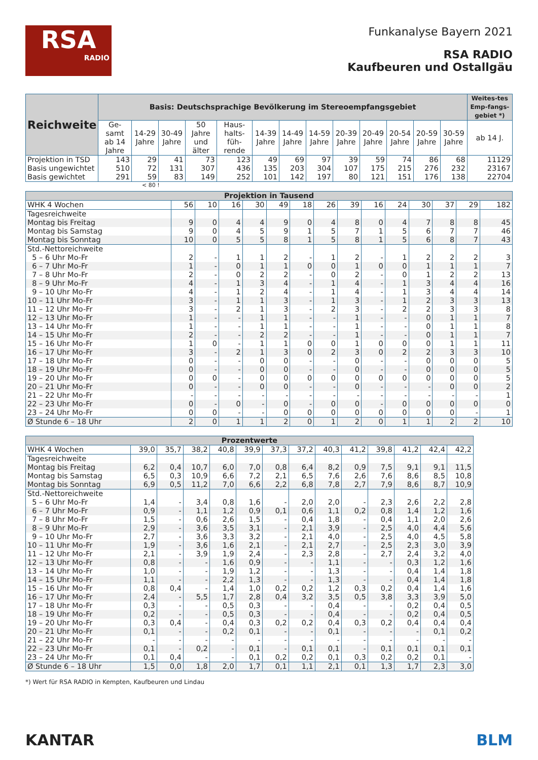RSA
RADIO
Funkanalyse Bayern 2021
RSA RADIO
Kaufbeuren und Ostallgäu
| Reichweite | Basis: Deutschsprachige Bevölkerung im Stereoempfangsgebiet | | | | | | | | | | | | | Weites-tes Emp-fangs-gebiet *) |
| --- | --- | --- | --- | --- | --- | --- | --- | --- | --- | --- | --- | --- | --- | --- |
| | Ge-samt ab 14 Jahre | 14-29 Jahre | 30-49 Jahre | 50 Jahre und älter | Haus-halts-füh-rende | 14-39 Jahre | 14-49 Jahre | 14-59 Jahre | 20-39 Jahre | 20-49 Jahre | 20-54 Jahre | 20-59 Jahre | 30-59 Jahre | ab 14 J. |
| Projektion in TSD | 143 | 29 | 41 | 73 | 123 | 49 | 69 | 97 | 39 | 59 | 74 | 86 | 68 | 11129 |
| Basis ungewichtet | 510 | 72 | 131 | 307 | 436 | 135 | 203 | 304 | 107 | 175 | 215 | 276 | 232 | 23167 |
| Basis gewichtet | 291 | 59 | 83 | 149 | 252 | 101 | 142 | 197 | 80 | 121 | 151 | 176 | 138 | 22704 |
< 80 !
| Projektion in Tausend | | | | | | | | | | | | | | |
| WHK 4 Wochen | 56 | 10 | 16 | 30 | 49 | 18 | 26 | 39 | 16 | 24 | 30 | 37 | 29 | 182 |
| Tagesreichweite | | | | | | | | | | | | | | |
| Montag bis Freitag | 9 | 0 | 4 | 4 | 9 | 0 | 4 | 8 | 0 | 4 | 7 | 8 | 8 | 45 |
| Montag bis Samstag | 9 | 0 | 4 | 5 | 9 | 1 | 5 | 7 | 1 | 5 | 6 | 7 | 7 | 46 |
| Montag bis Sonntag | 10 | 0 | 5 | 5 | 8 | 1 | 5 | 8 | 1 | 5 | 6 | 8 | 7 | 43 |
| Std.-Nettoreichweite | | | | | | | | | | | | | | |
| 5 – 6 Uhr Mo-Fr | 2 | - | 1 | 1 | 2 | - | 1 | 2 | - | 1 | 2 | 2 | 2 | 3 |
| 6 – 7 Uhr Mo-Fr | 1 | - | 0 | 1 | 1 | 0 | 0 | 1 | 0 | 0 | 1 | 1 | 1 | 7 |
| 7 – 8 Uhr Mo-Fr | 2 | - | 0 | 2 | 2 | - | 0 | 2 | - | 0 | 1 | 2 | 2 | 13 |
| 8 – 9 Uhr Mo-Fr | 4 | - | 1 | 3 | 4 | - | 1 | 4 | - | 1 | 3 | 4 | 4 | 16 |
| 9 – 10 Uhr Mo-Fr | 4 | - | 1 | 2 | 4 | - | 1 | 4 | - | 1 | 3 | 4 | 4 | 14 |
| 10 – 11 Uhr Mo-Fr | 3 | - | 1 | 1 | 3 | - | 1 | 3 | - | 1 | 2 | 3 | 3 | 13 |
| 11 – 12 Uhr Mo-Fr | 3 | - | 2 | 1 | 3 | - | 2 | 3 | - | 2 | 2 | 3 | 3 | 8 |
| 12 – 13 Uhr Mo-Fr | 1 | - | - | 1 | 1 | - | - | 1 | - | - | 0 | 1 | 1 | 7 |
| 13 – 14 Uhr Mo-Fr | 1 | - | - | 1 | 1 | - | - | 1 | - | - | 0 | 1 | 1 | 8 |
| 14 – 15 Uhr Mo-Fr | 2 | - | - | 2 | 2 | - | - | 1 | - | - | 0 | 1 | 1 | 7 |
| 15 – 16 Uhr Mo-Fr | 1 | 0 | - | 1 | 1 | 0 | 0 | 1 | 0 | 0 | 0 | 1 | 1 | 11 |
| 16 – 17 Uhr Mo-Fr | 3 | - | 2 | 1 | 3 | 0 | 2 | 3 | 0 | 2 | 2 | 3 | 3 | 10 |
| 17 – 18 Uhr Mo-Fr | 0 | - | - | 0 | 0 | - | - | 0 | - | - | 0 | 0 | 0 | 5 |
| 18 – 19 Uhr Mo-Fr | 0 | - | - | 0 | 0 | - | - | 0 | - | - | 0 | 0 | 0 | 5 |
| 19 – 20 Uhr Mo-Fr | 0 | 0 | - | 0 | 0 | 0 | 0 | 0 | 0 | 0 | 0 | 0 | 0 | 5 |
| 20 – 21 Uhr Mo-Fr | 0 | - | - | 0 | 0 | - | - | 0 | - | - | - | 0 | 0 | 2 |
| 21 – 22 Uhr Mo-Fr | - | - | - | - | - | - | - | - | - | - | - | - | - | 1 |
| 22 – 23 Uhr Mo-Fr | 0 | - | 0 | - | 0 | - | 0 | 0 | - | 0 | 0 | 0 | 0 | 0 |
| 23 – 24 Uhr Mo-Fr | 0 | 0 | - | - | 0 | 0 | 0 | 0 | 0 | 0 | 0 | 0 | - | 1 |
| Ø Stunde 6 – 18 Uhr | 2 | 0 | 1 | 1 | 2 | 0 | 1 | 2 | 0 | 1 | 1 | 2 | 2 | 10 |
| Prozentwerte | | | | | | | | | | | | | |
| WHK 4 Wochen | 39,0 | 35,7 | 38,2 | 40,8 | 39,9 | 37,3 | 37,2 | 40,3 | 41,2 | 39,8 | 41,2 | 42,4 | 42,2 |
| Tagesreichweite | | | | | | | | | | | | | |
| Montag bis Freitag | 6,2 | 0,4 | 10,7 | 6,0 | 7,0 | 0,8 | 6,4 | 8,2 | 0,9 | 7,5 | 9,1 | 9,1 | 11,5 |
| Montag bis Samstag | 6,5 | 0,3 | 10,9 | 6,6 | 7,2 | 2,1 | 6,5 | 7,6 | 2,6 | 7,6 | 8,6 | 8,5 | 10,8 |
| Montag bis Sonntag | 6,9 | 0,5 | 11,2 | 7,0 | 6,6 | 2,2 | 6,8 | 7,8 | 2,7 | 7,9 | 8,6 | 8,7 | 10,9 |
| Std.-Nettoreichweite | | | | | | | | | | | | | |
| 5 – 6 Uhr Mo-Fr | 1,4 | - | 3,4 | 0,8 | 1,6 | - | 2,0 | 2,0 | - | 2,3 | 2,6 | 2,2 | 2,8 |
| 6 – 7 Uhr Mo-Fr | 0,9 | - | 1,1 | 1,2 | 0,9 | 0,1 | 0,6 | 1,1 | 0,2 | 0,8 | 1,4 | 1,2 | 1,6 |
| 7 – 8 Uhr Mo-Fr | 1,5 | - | 0,6 | 2,6 | 1,5 | - | 0,4 | 1,8 | - | 0,4 | 1,1 | 2,0 | 2,6 |
| 8 – 9 Uhr Mo-Fr | 2,9 | - | 3,6 | 3,5 | 3,1 | - | 2,1 | 3,9 | - | 2,5 | 4,0 | 4,4 | 5,6 |
| 9 – 10 Uhr Mo-Fr | 2,7 | - | 3,6 | 3,3 | 3,2 | - | 2,1 | 4,0 | - | 2,5 | 4,0 | 4,5 | 5,8 |
| 10 – 11 Uhr Mo-Fr | 1,9 | - | 3,6 | 1,6 | 2,1 | - | 2,1 | 2,7 | - | 2,5 | 2,3 | 3,0 | 3,9 |
| 11 – 12 Uhr Mo-Fr | 2,1 | - | 3,9 | 1,9 | 2,4 | - | 2,3 | 2,8 | - | 2,7 | 2,4 | 3,2 | 4,0 |
| 12 – 13 Uhr Mo-Fr | 0,8 | - | - | 1,6 | 0,9 | - | - | 1,1 | - | - | 0,3 | 1,2 | 1,6 |
| 13 – 14 Uhr Mo-Fr | 1,0 | - | - | 1,9 | 1,2 | - | - | 1,3 | - | - | 0,4 | 1,4 | 1,8 |
| 14 – 15 Uhr Mo-Fr | 1,1 | - | - | 2,2 | 1,3 | - | - | 1,3 | - | - | 0,4 | 1,4 | 1,8 |
| 15 – 16 Uhr Mo-Fr | 0,8 | 0,4 | - | 1,4 | 1,0 | 0,2 | 0,2 | 1,2 | 0,3 | 0,2 | 0,4 | 1,4 | 1,6 |
| 16 – 17 Uhr Mo-Fr | 2,4 | - | 5,5 | 1,7 | 2,8 | 0,4 | 3,2 | 3,5 | 0,5 | 3,8 | 3,3 | 3,9 | 5,0 |
| 17 – 18 Uhr Mo-Fr | 0,3 | - | - | 0,5 | 0,3 | - | - | 0,4 | - | - | 0,2 | 0,4 | 0,5 |
| 18 – 19 Uhr Mo-Fr | 0,2 | - | - | 0,5 | 0,3 | - | - | 0,4 | - | - | 0,2 | 0,4 | 0,5 |
| 19 – 20 Uhr Mo-Fr | 0,3 | 0,4 | - | 0,4 | 0,3 | 0,2 | 0,2 | 0,4 | 0,3 | 0,2 | 0,4 | 0,4 | 0,4 |
| 20 – 21 Uhr Mo-Fr | 0,1 | - | - | 0,2 | 0,1 | - | - | 0,1 | - | - | - | 0,1 | 0,2 |
| 21 – 22 Uhr Mo-Fr | - | - | - | - | - | - | - | - | - | - | - | - | - |
| 22 – 23 Uhr Mo-Fr | 0,1 | - | 0,2 | - | 0,1 | - | 0,1 | 0,1 | - | 0,1 | 0,1 | 0,1 | 0,1 |
| 23 – 24 Uhr Mo-Fr | 0,1 | 0,4 | - | - | 0,1 | 0,2 | 0,2 | 0,1 | 0,3 | 0,2 | 0,2 | 0,1 | - |
| Ø Stunde 6 – 18 Uhr | 1,5 | 0,0 | 1,8 | 2,0 | 1,7 | 0,1 | 1,1 | 2,1 | 0,1 | 1,3 | 1,7 | 2,3 | 3,0 |
*) Wert für RSA RADIO in Kempten, Kaufbeuren und Lindau
KANTAR BLM